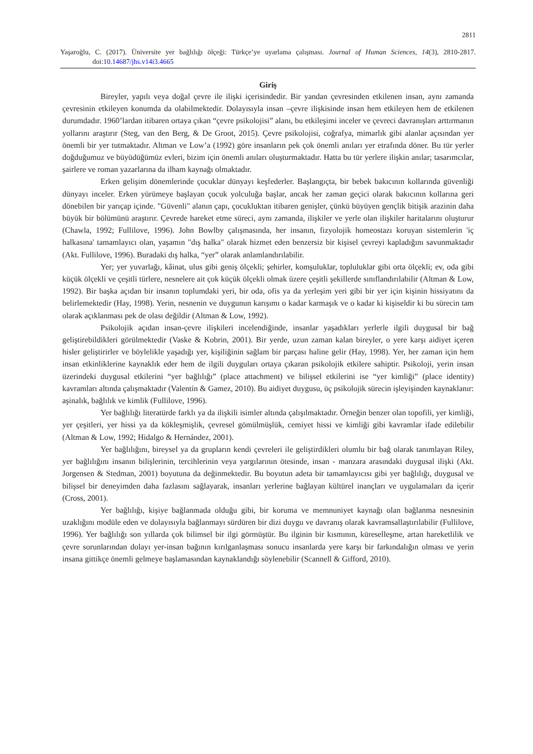2811
Yaşaroğlu, C. (2017). Üniversite yer bağlılığı ölçeği: Türkçe’ye uyarlama çalışması. Journal of Human Sciences, 14(3), 2810-2817. doi:10.14687/jhs.v14i3.4665
Giriş
Bireyler, yapılı veya doğal çevre ile ilişki içerisindedir. Bir yandan çevresinden etkilenen insan, aynı zamanda çevresinin etkileyen konumda da olabilmektedir. Dolayısıyla insan –çevre ilişkisinde insan hem etkileyen hem de etkilenen durumdadır. 1960’lardan itibaren ortaya çıkan “çevre psikolojisi” alanı, bu etkileşimi inceler ve çevreci davranışları arttırmanın yollarını araştırır (Steg, van den Berg, & De Groot, 2015). Çevre psikolojisi, coğrafya, mimarlık gibi alanlar açısından yer önemli bir yer tutmaktadır. Altman ve Low’a (1992) göre insanların pek çok önemli anıları yer etrafında döner. Bu tür yerler doğduğumuz ve büyüdüğümüz evleri, bizim için önemli anıları oluşturmaktadır. Hatta bu tür yerlere ilişkin anılar; tasarımcılar, şairlere ve roman yazarlarına da ilham kaynağı olmaktadır.
Erken gelişim dönemlerinde çocuklar dünyayı keşfederler. Başlangıçta, bir bebek bakıcının kollarında güvenliği dünyayı inceler. Erken yürümeye başlayan çocuk yolculuğa başlar, ancak her zaman geçici olarak bakıcının kollarına geri dönebilen bir yarıçap içinde. "Güvenli" alanın çapı, çocukluktan itibaren genişler, çünkü büyüyen gençlik bitişik arazinin daha büyük bir bölümünü araştırır. Çevrede hareket etme süreci, aynı zamanda, ilişkiler ve yerle olan ilişkiler haritalarını oluşturur (Chawla, 1992; Fullilove, 1996). John Bowlby çalışmasında, her insanın, fizyolojik homeostazı koruyan sistemlerin 'iç halkasına' tamamlayıcı olan, yaşamın "dış halka" olarak hizmet eden benzersiz bir kişisel çevreyi kapladığını savunmaktadır (Akt. Fullilove, 1996). Buradaki dış halka, “yer” olarak anlamlandırılabilir.
Yer; yer yuvarlağı, kâinat, ulus gibi geniş ölçekli; şehirler, komşuluklar, topluluklar gibi orta ölçekli; ev, oda gibi küçük ölçekli ve çeşitli türlere, nesnelere ait çok küçük ölçekli olmak üzere çeşitli şekillerde sınıflandırılabilir (Altman & Low, 1992). Bir başka açıdan bir insanın toplumdaki yeri, bir oda, ofis ya da yerleşim yeri gibi bir yer için kişinin hissiyatını da belirlemektedir (Hay, 1998). Yerin, nesnenin ve duygunun karışımı o kadar karmaşık ve o kadar ki kişiseldir ki bu sürecin tam olarak açıklanması pek de olası değildir (Altman & Low, 1992).
Psikolojik açıdan insan-çevre ilişkileri incelendiğinde, insanlar yaşadıkları yerlerle ilgili duygusal bir bağ geliştirebildikleri görülmektedir (Vaske & Kobrin, 2001). Bir yerde, uzun zaman kalan bireyler, o yere karşı aidiyet içeren hisler geliştirirler ve böylelikle yaşadığı yer, kişiliğinin sağlam bir parçası haline gelir (Hay, 1998). Yer, her zaman için hem insan etkinliklerine kaynaklık eder hem de ilgili duyguları ortaya çıkaran psikolojik etkilere sahiptir. Psikoloji, yerin insan üzerindeki duygusal etkilerini “yer bağlılığı” (place attachment) ve bilişsel etkilerini ise “yer kimliği” (place identity) kavramları altında çalışmaktadır (Valentín & Gamez, 2010). Bu aidiyet duygusu, üç psikolojik sürecin işleyişinden kaynaklanır: aşinalık, bağlılık ve kimlik (Fullilove, 1996).
Yer bağlılığı literatürde farklı ya da ilişkili isimler altında çalışılmaktadır. Örneğin benzer olan topofili, yer kimliği, yer çeşitleri, yer hissi ya da kökleşmişlik, çevresel gömülmüşlük, cemiyet hissi ve kimliği gibi kavramlar ifade edilebilir (Altman & Low, 1992; Hidalgo & Hernández, 2001).
Yer bağlılığını, bireysel ya da grupların kendi çevreleri ile geliştirdikleri olumlu bir bağ olarak tanımlayan Riley, yer bağlılığını insanın bilişlerinin, tercihlerinin veya yargılarının ötesinde, insan - manzara arasındaki duygusal ilişki (Akt. Jorgensen & Stedman, 2001) boyutuna da değinmektedir. Bu boyutun adeta bir tamamlayıcısı gibi yer bağlılığı, duygusal ve bilişsel bir deneyimden daha fazlasını sağlayarak, insanları yerlerine bağlayan kültürel inançları ve uygulamaları da içerir (Cross, 2001).
Yer bağlılığı, kişiye bağlanmada olduğu gibi, bir koruma ve memnuniyet kaynağı olan bağlanma nesnesinin uzaklığını modüle eden ve dolayısıyla bağlanmayı sürdüren bir dizi duygu ve davranış olarak kavramsallaştırılabilir (Fullilove, 1996). Yer bağlılığı son yıllarda çok bilimsel bir ilgi görmüştür. Bu ilginin bir kısmının, küreselleşme, artan hareketlilik ve çevre sorunlarından dolayı yer-insan bağının kırılganlaşması sonucu insanlarda yere karşı bir farkındalığın olması ve yerin insana gittikçe önemli gelmeye başlamasından kaynaklandığı söylenebilir (Scannell & Gifford, 2010).